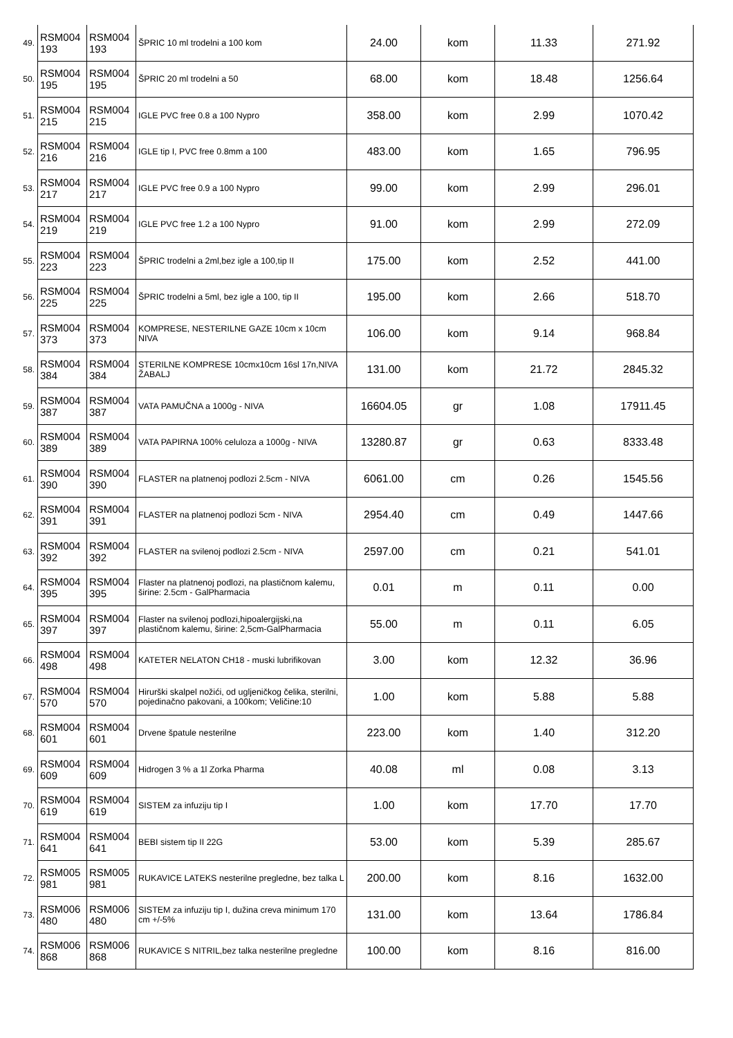| 49. | RSM004 193 | RSM004 193 | ŠPRIC 10 ml trodelni a 100 kom | 24.00 | kom | 11.33 | 271.92 |
| 50. | RSM004 195 | RSM004 195 | ŠPRIC 20 ml trodelni a 50 | 68.00 | kom | 18.48 | 1256.64 |
| 51. | RSM004 215 | RSM004 215 | IGLE PVC free 0.8 a 100 Nypro | 358.00 | kom | 2.99 | 1070.42 |
| 52. | RSM004 216 | RSM004 216 | IGLE tip I, PVC free 0.8mm a 100 | 483.00 | kom | 1.65 | 796.95 |
| 53. | RSM004 217 | RSM004 217 | IGLE PVC free 0.9 a 100 Nypro | 99.00 | kom | 2.99 | 296.01 |
| 54. | RSM004 219 | RSM004 219 | IGLE PVC free 1.2 a 100 Nypro | 91.00 | kom | 2.99 | 272.09 |
| 55. | RSM004 223 | RSM004 223 | ŠPRIC trodelni a 2ml,bez igle a 100,tip II | 175.00 | kom | 2.52 | 441.00 |
| 56. | RSM004 225 | RSM004 225 | ŠPRIC trodelni a 5ml, bez igle a 100, tip II | 195.00 | kom | 2.66 | 518.70 |
| 57. | RSM004 373 | RSM004 373 | KOMPRESE, NESTERILNE GAZE 10cm x 10cm NIVA | 106.00 | kom | 9.14 | 968.84 |
| 58. | RSM004 384 | RSM004 384 | STERILNE KOMPRESE 10cmx10cm 16sl 17n,NIVA ŽABALJ | 131.00 | kom | 21.72 | 2845.32 |
| 59. | RSM004 387 | RSM004 387 | VATA PAMUČNA a 1000g - NIVA | 16604.05 | gr | 1.08 | 17911.45 |
| 60. | RSM004 389 | RSM004 389 | VATA PAPIRNA 100% celuloza a 1000g - NIVA | 13280.87 | gr | 0.63 | 8333.48 |
| 61. | RSM004 390 | RSM004 390 | FLASTER na platnenoj podlozi 2.5cm - NIVA | 6061.00 | cm | 0.26 | 1545.56 |
| 62. | RSM004 391 | RSM004 391 | FLASTER na platnenoj podlozi 5cm - NIVA | 2954.40 | cm | 0.49 | 1447.66 |
| 63. | RSM004 392 | RSM004 392 | FLASTER na svilenoj podlozi 2.5cm - NIVA | 2597.00 | cm | 0.21 | 541.01 |
| 64. | RSM004 395 | RSM004 395 | Flaster na platnenoj podlozi, na plastičnom kalemu, širine: 2.5cm - GalPharmacia | 0.01 | m | 0.11 | 0.00 |
| 65. | RSM004 397 | RSM004 397 | Flaster na svilenoj podlozi,hipoalergijski,na plastičnom kalemu, širine: 2,5cm-GalPharmacia | 55.00 | m | 0.11 | 6.05 |
| 66. | RSM004 498 | RSM004 498 | KATETER NELATON CH18 - muski lubrifikovan | 3.00 | kom | 12.32 | 36.96 |
| 67. | RSM004 570 | RSM004 570 | Hirurški skalpel nožići, od ugljeničkog čelika, sterilni, pojedinačno pakovani, a 100kom; Veličine:10 | 1.00 | kom | 5.88 | 5.88 |
| 68. | RSM004 601 | RSM004 601 | Drvene špatule nesterilne | 223.00 | kom | 1.40 | 312.20 |
| 69. | RSM004 609 | RSM004 609 | Hidrogen 3 % a 1l Zorka Pharma | 40.08 | ml | 0.08 | 3.13 |
| 70. | RSM004 619 | RSM004 619 | SISTEM za infuziju tip I | 1.00 | kom | 17.70 | 17.70 |
| 71. | RSM004 641 | RSM004 641 | BEBI sistem tip II 22G | 53.00 | kom | 5.39 | 285.67 |
| 72. | RSM005 981 | RSM005 981 | RUKAVICE LATEKS nesterilne pregledne, bez talka L | 200.00 | kom | 8.16 | 1632.00 |
| 73. | RSM006 480 | RSM006 480 | SISTEM za infuziju tip I, dužina creva minimum 170 cm +/-5% | 131.00 | kom | 13.64 | 1786.84 |
| 74. | RSM006 868 | RSM006 868 | RUKAVICE S NITRIL,bez talka nesterilne pregledne | 100.00 | kom | 8.16 | 816.00 |